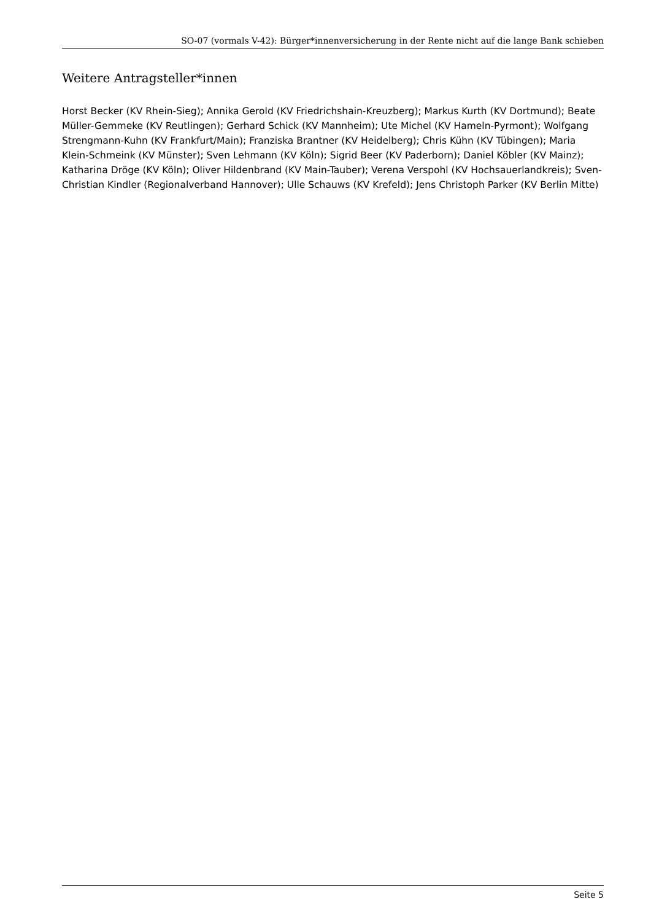SO-07 (vormals V-42): Bürger*innenversicherung in der Rente nicht auf die lange Bank schieben
Weitere Antragsteller*innen
Horst Becker (KV Rhein-Sieg); Annika Gerold (KV Friedrichshain-Kreuzberg); Markus Kurth (KV Dortmund); Beate Müller-Gemmeke (KV Reutlingen); Gerhard Schick (KV Mannheim); Ute Michel (KV Hameln-Pyrmont); Wolfgang Strengmann-Kuhn (KV Frankfurt/Main); Franziska Brantner (KV Heidelberg); Chris Kühn (KV Tübingen); Maria Klein-Schmeink (KV Münster); Sven Lehmann (KV Köln); Sigrid Beer (KV Paderborn); Daniel Köbler (KV Mainz); Katharina Dröge (KV Köln); Oliver Hildenbrand (KV Main-Tauber); Verena Verspohl (KV Hochsauerlandkreis); Sven-Christian Kindler (Regionalverband Hannover); Ulle Schauws (KV Krefeld); Jens Christoph Parker (KV Berlin Mitte)
Seite 5